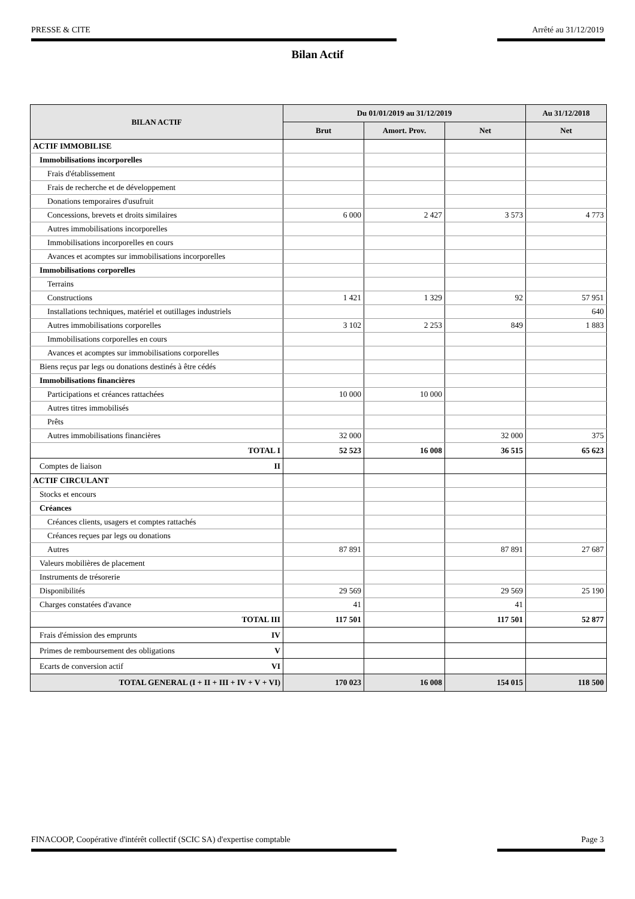PRESSE & CITE Arrêté au 31/12/2019
Bilan Actif
| BILAN ACTIF | Du 01/01/2019 au 31/12/2019 | | | Au 31/12/2018 |
| --- | --- | --- | --- | --- |
| | Brut | Amort. Prov. | Net | Net |
| ACTIF IMMOBILISE | | | | |
| Immobilisations incorporelles | | | | |
| Frais d'établissement | | | | |
| Frais de recherche et de développement | | | | |
| Donations temporaires d'usufruit | | | | |
| Concessions, brevets et droits similaires | 6 000 | 2 427 | 3 573 | 4 773 |
| Autres immobilisations incorporelles | | | | |
| Immobilisations incorporelles en cours | | | | |
| Avances et acomptes sur immobilisations incorporelles | | | | |
| Immobilisations corporelles | | | | |
| Terrains | | | | |
| Constructions | 1 421 | 1 329 | 92 | 57 951 |
| Installations techniques, matériel et outillages industriels | | | | 640 |
| Autres immobilisations corporelles | 3 102 | 2 253 | 849 | 1 883 |
| Immobilisations corporelles en cours | | | | |
| Avances et acomptes sur immobilisations corporelles | | | | |
| Biens reçus par legs ou donations destinés à être cédés | | | | |
| Immobilisations financières | | | | |
| Participations et créances rattachées | 10 000 | 10 000 | | |
| Autres titres immobilisés | | | | |
| Prêts | | | | |
| Autres immobilisations financières | 32 000 | | 32 000 | 375 |
| TOTAL I | 52 523 | 16 008 | 36 515 | 65 623 |
| Comptes de liaison II | | | | |
| ACTIF CIRCULANT | | | | |
| Stocks et encours | | | | |
| Créances | | | | |
| Créances clients, usagers et comptes rattachés | | | | |
| Créances reçues par legs ou donations | | | | |
| Autres | 87 891 | | 87 891 | 27 687 |
| Valeurs mobilières de placement | | | | |
| Instruments de trésorerie | | | | |
| Disponibilités | 29 569 | | 29 569 | 25 190 |
| Charges constatées d'avance | 41 | | 41 | |
| TOTAL III | 117 501 | | 117 501 | 52 877 |
| Frais d'émission des emprunts IV | | | | |
| Primes de remboursement des obligations V | | | | |
| Ecarts de conversion actif VI | | | | |
| TOTAL GENERAL (I + II + III + IV + V + VI) | 170 023 | 16 008 | 154 015 | 118 500 |
FINACOOP, Coopérative d'intérêt collectif (SCIC SA) d'expertise comptable Page 3